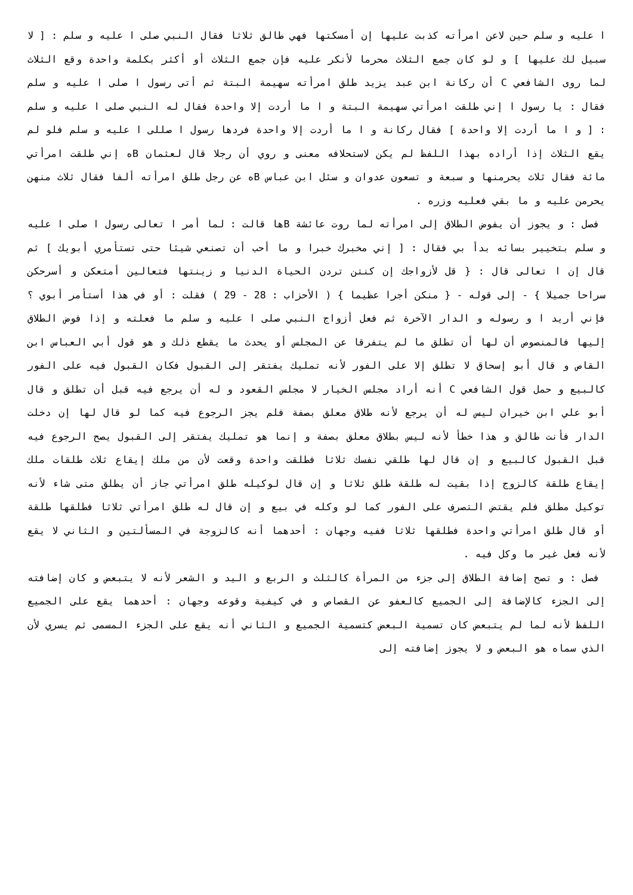ا عليه و سلم حين لاعن امرأته كذبت عليها إن أمسكتها فهي طالق ثلاثا فقال النبي صلى ا عليه و سلم : [ لا سبيل لك عليها ] و لو كان جمع الثلاث محرما لأنكر عليه فإن جمع الثلاث أو أكثر بكلمة واحدة وقع الثلاث لما روى الشافعي C أن ركانة ابن عبد يزيد طلق امرأته سهيمة البتة ثم أتى رسول ا صلى ا عليه و سلم فقال : يا رسول ا إني طلقت امرأتي سهيمة البتة و ا ما أردت إلا واحدة فقال له النبي صلى ا عليه و سلم : [ و ا ما أردت إلا واحدة ] فقال ركانة و ا ما أردت إلا واحدة فردها رسول ا صللى ا عليه و سلم فلو لم يقع الثلاث إذا أراده بهذا اللفظ لم يكن لاستحلافه معنى و روي أن رجلا قال لعثمان Bه إني طلقت امرأتي مائة فقال ثلاث يحرمنها و سبعة و تسعون عدوان و سئل ابن عباس Bه عن رجل طلق امرأته ألفا فقال ثلاث منهن يحرمن عليه و ما بقي فعليه وزره .
فصل : و يجوز أن يفوض الطلاق إلى امرأته لما روت عائشة Bها قالت : لما أمر ا تعالى رسول ا صلى ا عليه و سلم بتخيير بسائه بدأ بي فقال : [ إني مخبرك خبرا و ما أحب أن تصنعي شيئا حتى تستأمري أبويك ] ثم قال إن ا تعالى قال : { قل لأزواجك إن كنتن تردن الحياة الدنيا و زينتها فتعالين أمتعكن و أسرحكن سراحا جميلا } - إلى قوله - { منكن أجرا عظيما } ( الأحزاب : 28 - 29 ) فقلت : أو في هذا أستأمر أبوي ؟ فإني أريد ا و رسوله و الدار الآخرة ثم فعل أزواج النبي صلى ا عليه و سلم ما فعلته و إذا فوض الطلاق إليها فالمنصوص أن لها أن تطلق ما لم يتفرقا عن المجلس أو يحدث ما يقطع ذلك و هو قول أبي العباس ابن القاص و قال أبو إسحاق لا تطلق إلا على الفور لأنه تمليك يفتقر إلى القبول فكان القبول فيه على الفور كالبيع و حمل قول الشافعي C أنه أراد مجلس الخيار لا مجلس القعود و له أن يرجع فيه قبل أن تطلق و قال أبو علي ابن خيران ليس له أن يرجع لأنه طلاق معلق بصفة فلم يجز الرجوع فيه كما لو قال لها إن دخلت الدار فأنت طالق و هذا خطأ لأنه ليس بطلاق معلق بصفة و إنما هو تمليك يفتقر إلى القبول يصح الرجوع فيه قبل القبول كالبيع و إن قال لها طلقي نفسك ثلاثا فطلقت واحدة وقعت لأن من ملك إيقاع ثلاث طلقات ملك إيقاع طلقة كالزوج إذا بقيت له طلقة طلق ثلاثا و إن قال لوكيله طلق امرأتي جاز أن يطلق متى شاء لأنه توكيل مطلق فلم يقتض التصرف على الفور كما لو وكله في بيع و إن قال له طلق امرأتي ثلاثا فطلقها طلقة أو قال طلق امرأتي واحدة فطلقها ثلاثا ففيه وجهان : أحدهما أنه كالزوجة في المسألتين و الثاني لا يقع لأنه فعل غير ما وكل فيه .
فصل : و تصح إضافة الطلاق إلى جزء من المرأة كالثلث و الربع و اليد و الشعر لأنه لا يتبعض و كان إضافته إلى الجزء كالإضافة إلى الجميع كالعفو عن القصاص و في كيفية وقوعه وجهان : أحدهما يقع على الجميع اللفظ لأنه لما لم يتبعض كان تسمية البعض كتسمية الجميع و الثاني أنه يقع على الجزء المسمى ثم يسري لأن الذي سماه هو البعض و لا يجوز إضافته إلى